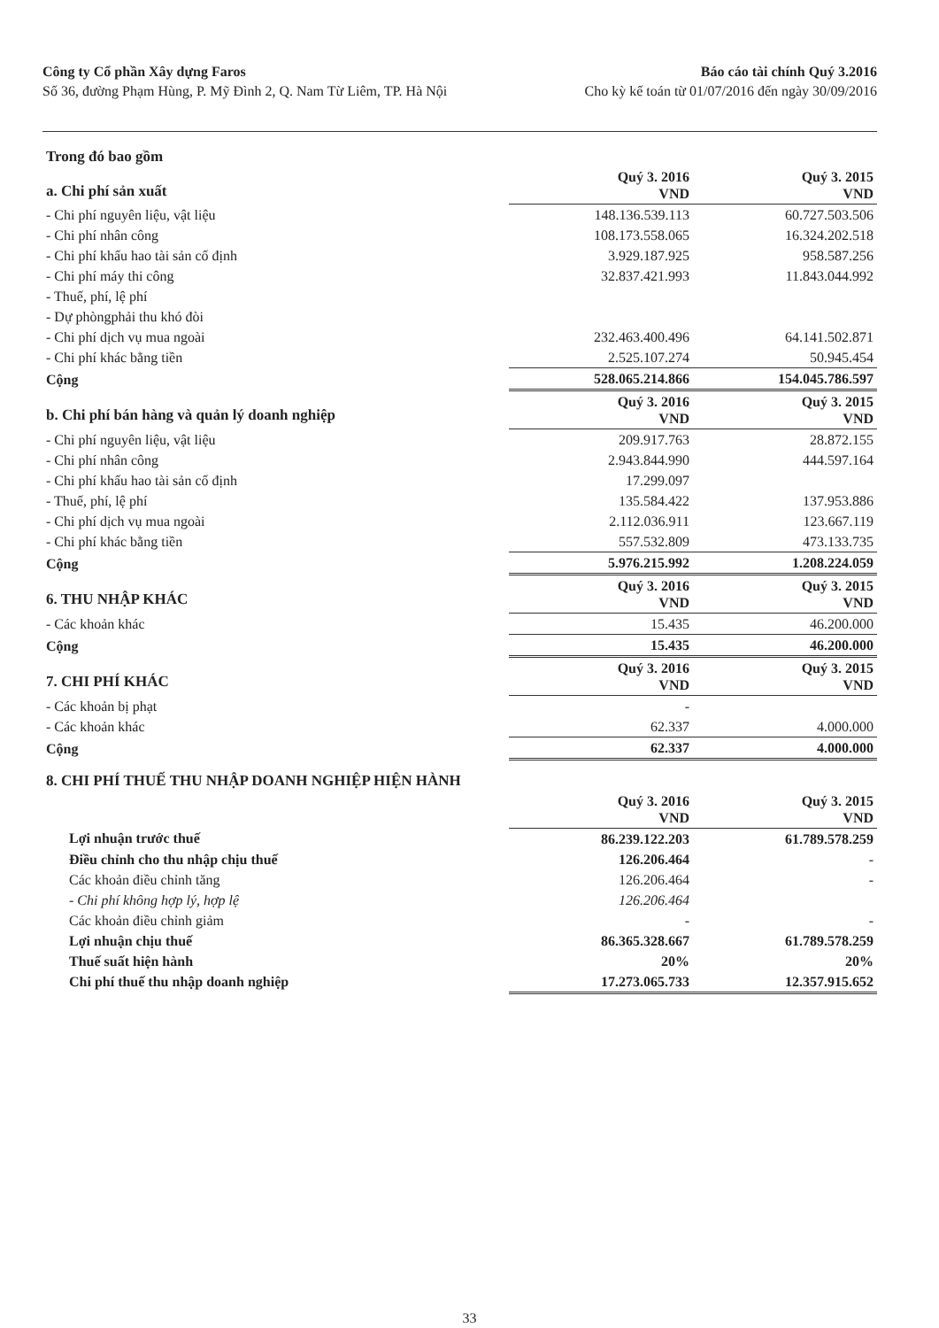Công ty Cổ phần Xây dựng Faros
Số 36, đường Phạm Hùng, P. Mỹ Đình 2, Q. Nam Từ Liêm, TP. Hà Nội
Báo cáo tài chính Quý 3.2016
Cho kỳ kế toán từ 01/07/2016 đến ngày 30/09/2016
| Trong đó bao gồm | | |
| a. Chi phí sản xuất | Quý 3. 2016 VND | Quý 3. 2015 VND |
| - Chi phí nguyên liệu, vật liệu | 148.136.539.113 | 60.727.503.506 |
| - Chi phí nhân công | 108.173.558.065 | 16.324.202.518 |
| - Chi phí khấu hao tài sản cố định | 3.929.187.925 | 958.587.256 |
| - Chi phí máy thi công | 32.837.421.993 | 11.843.044.992 |
| - Thuế, phí, lệ phí | | |
| - Dự phòngphải thu khó đòi | | |
| - Chi phí dịch vụ mua ngoài | 232.463.400.496 | 64.141.502.871 |
| - Chi phí khác bằng tiền | 2.525.107.274 | 50.945.454 |
| Cộng | 528.065.214.866 | 154.045.786.597 |
| b. Chi phí bán hàng và quản lý doanh nghiệp | Quý 3. 2016 VND | Quý 3. 2015 VND |
| - Chi phí nguyên liệu, vật liệu | 209.917.763 | 28.872.155 |
| - Chi phí nhân công | 2.943.844.990 | 444.597.164 |
| - Chi phí khấu hao tài sản cố định | 17.299.097 | |
| - Thuế, phí, lệ phí | 135.584.422 | 137.953.886 |
| - Chi phí dịch vụ mua ngoài | 2.112.036.911 | 123.667.119 |
| - Chi phí khác bằng tiền | 557.532.809 | 473.133.735 |
| Cộng | 5.976.215.992 | 1.208.224.059 |
| 6. THU NHẬP KHÁC | Quý 3. 2016 VND | Quý 3. 2015 VND |
| - Các khoản khác | 15.435 | 46.200.000 |
| Cộng | 15.435 | 46.200.000 |
| 7. CHI PHÍ KHÁC | Quý 3. 2016 VND | Quý 3. 2015 VND |
| - Các khoản bị phạt | - | |
| - Các khoản khác | 62.337 | 4.000.000 |
| Cộng | 62.337 | 4.000.000 |
| 8. CHI PHÍ THUẾ THU NHẬP DOANH NGHIỆP HIỆN HÀNH | | |
| | Quý 3. 2016 VND | Quý 3. 2015 VND |
| Lợi nhuận trước thuế | 86.239.122.203 | 61.789.578.259 |
| Điều chỉnh cho thu nhập chịu thuế | 126.206.464 | - |
| Các khoản điều chỉnh tăng | 126.206.464 | - |
| - Chi phí không hợp lý, hợp lệ | 126.206.464 | |
| Các khoản điều chỉnh giảm | - | - |
| Lợi nhuận chịu thuế | 86.365.328.667 | 61.789.578.259 |
| Thuế suất hiện hành | 20% | 20% |
| Chi phí thuế thu nhập doanh nghiệp | 17.273.065.733 | 12.357.915.652 |
33